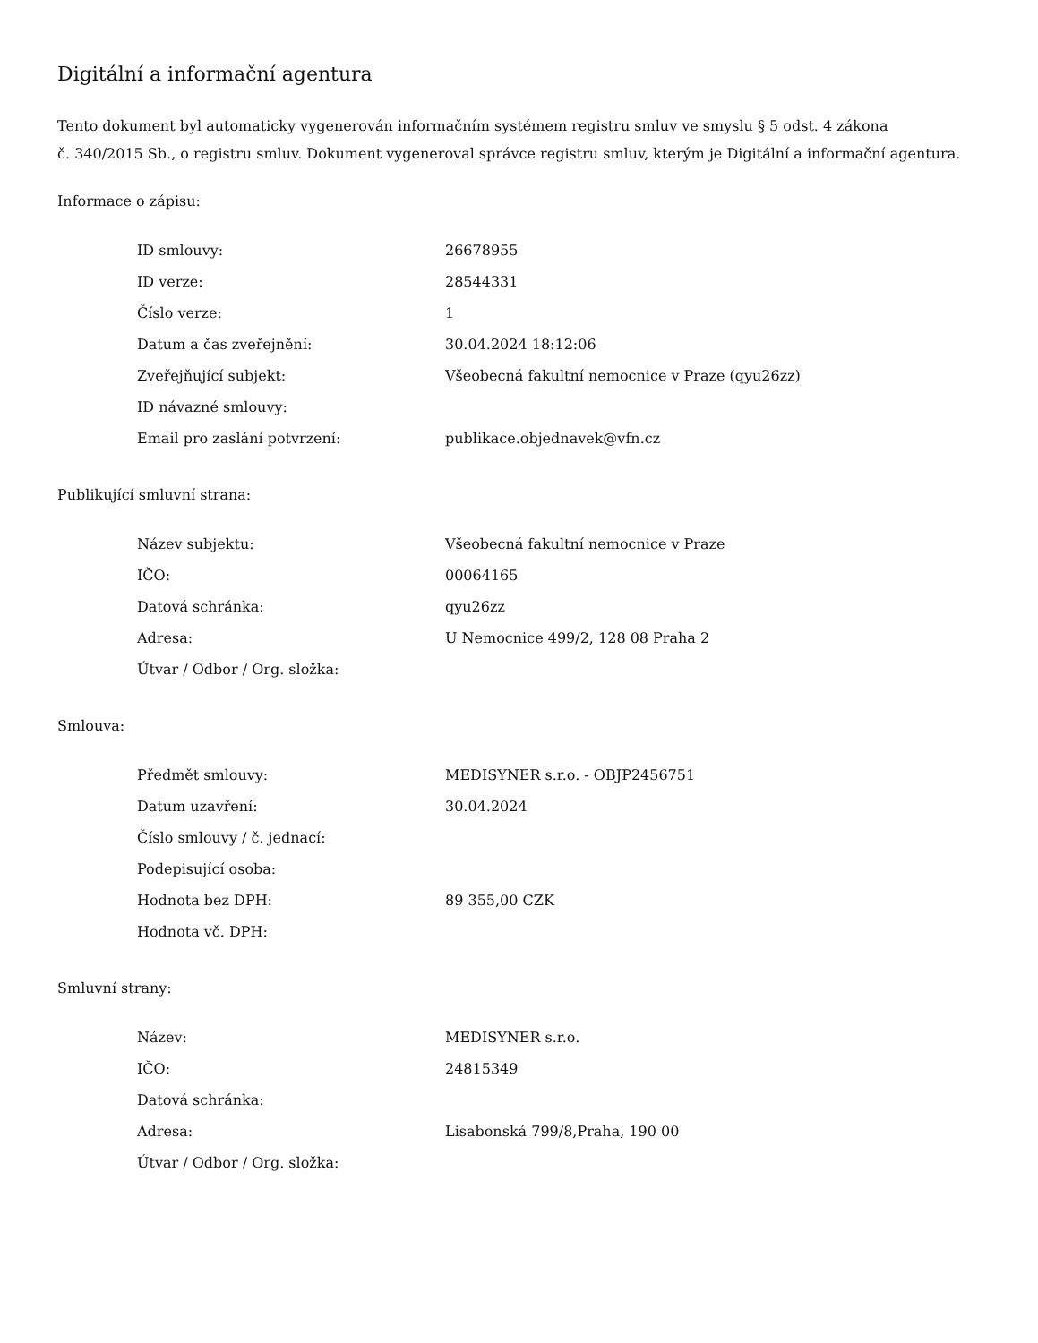Digitální a informační agentura
Tento dokument byl automaticky vygenerován informačním systémem registru smluv ve smyslu § 5 odst. 4 zákona
č. 340/2015 Sb., o registru smluv. Dokument vygeneroval správce registru smluv, kterým je Digitální a informační agentura.
Informace o zápisu:
| ID smlouvy: | 26678955 |
| ID verze: | 28544331 |
| Číslo verze: | 1 |
| Datum a čas zveřejnění: | 30.04.2024 18:12:06 |
| Zveřejňující subjekt: | Všeobecná fakultní nemocnice v Praze (qyu26zz) |
| ID návazné smlouvy: | |
| Email pro zaslání potvrzení: | publikace.objednavek@vfn.cz |
Publikující smluvní strana:
| Název subjektu: | Všeobecná fakultní nemocnice v Praze |
| IČO: | 00064165 |
| Datová schránka: | qyu26zz |
| Adresa: | U Nemocnice 499/2, 128 08 Praha 2 |
| Útvar / Odbor / Org. složka: | |
Smlouva:
| Předmět smlouvy: | MEDISYNER s.r.o. - OBJP2456751 |
| Datum uzavření: | 30.04.2024 |
| Číslo smlouvy / č. jednací: | |
| Podepisující osoba: | |
| Hodnota bez DPH: | 89 355,00 CZK |
| Hodnota vč. DPH: | |
Smluvní strany:
| Název: | MEDISYNER s.r.o. |
| IČO: | 24815349 |
| Datová schránka: | |
| Adresa: | Lisabonská 799/8,Praha, 190 00 |
| Útvar / Odbor / Org. složka: | |